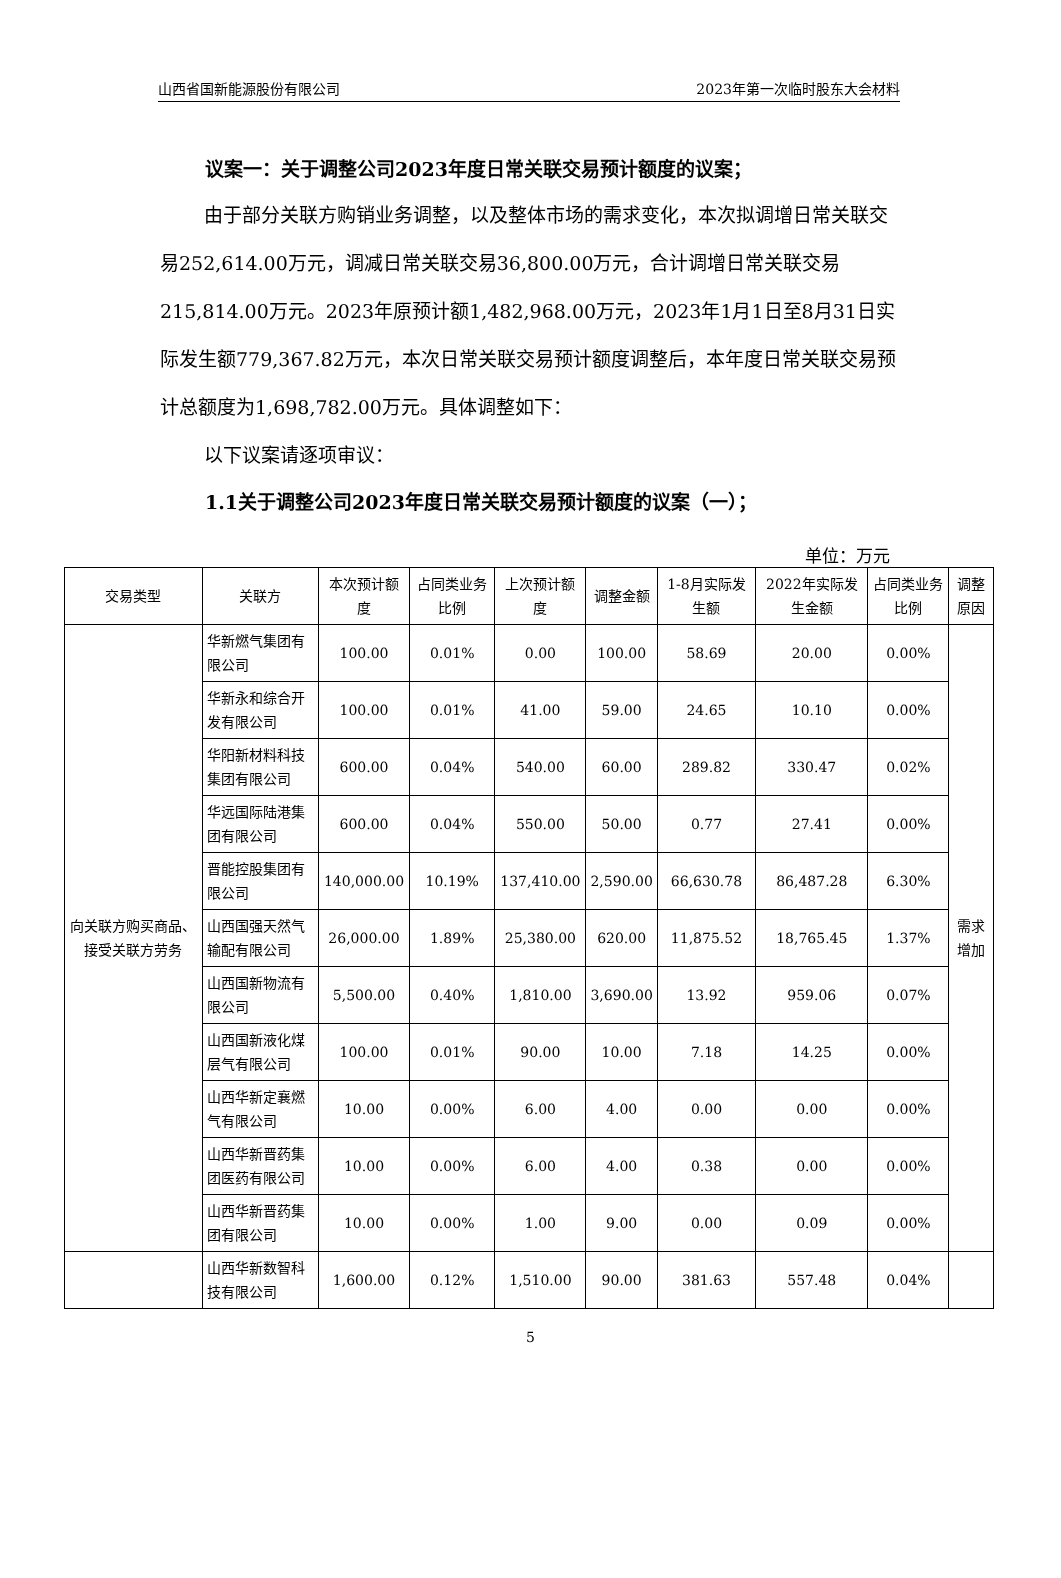山西省国新能源股份有限公司 2023年第一次临时股东大会材料
议案一：关于调整公司2023年度日常关联交易预计额度的议案；
由于部分关联方购销业务调整，以及整体市场的需求变化，本次拟调增日常关联交易252,614.00万元，调减日常关联交易36,800.00万元，合计调增日常关联交易215,814.00万元。2023年原预计额1,482,968.00万元，2023年1月1日至8月31日实际发生额779,367.82万元，本次日常关联交易预计额度调整后，本年度日常关联交易预计总额度为1,698,782.00万元。具体调整如下：
以下议案请逐项审议：
1.1关于调整公司2023年度日常关联交易预计额度的议案（一）；
单位：万元
| 交易类型 | 关联方 | 本次预计额度 | 占同类业务比例 | 上次预计额度 | 调整金额 | 1-8月实际发生额 | 2022年实际发生金额 | 占同类业务比例 | 调整原因 |
| --- | --- | --- | --- | --- | --- | --- | --- | --- | --- |
| 向关联方购买商品、接受关联方劳务 | 华新燃气集团有限公司 | 100.00 | 0.01% | 0.00 | 100.00 | 58.69 | 20.00 | 0.00% | 需求增加 |
| | 华新永和综合开发有限公司 | 100.00 | 0.01% | 41.00 | 59.00 | 24.65 | 10.10 | 0.00% | |
| | 华阳新材料科技集团有限公司 | 600.00 | 0.04% | 540.00 | 60.00 | 289.82 | 330.47 | 0.02% | |
| | 华远国际陆港集团有限公司 | 600.00 | 0.04% | 550.00 | 50.00 | 0.77 | 27.41 | 0.00% | |
| | 晋能控股集团有限公司 | 140,000.00 | 10.19% | 137,410.00 | 2,590.00 | 66,630.78 | 86,487.28 | 6.30% | |
| | 山西国强天然气输配有限公司 | 26,000.00 | 1.89% | 25,380.00 | 620.00 | 11,875.52 | 18,765.45 | 1.37% | |
| | 山西国新物流有限公司 | 5,500.00 | 0.40% | 1,810.00 | 3,690.00 | 13.92 | 959.06 | 0.07% | |
| | 山西国新液化煤层气有限公司 | 100.00 | 0.01% | 90.00 | 10.00 | 7.18 | 14.25 | 0.00% | |
| | 山西华新定襄燃气有限公司 | 10.00 | 0.00% | 6.00 | 4.00 | 0.00 | 0.00 | 0.00% | |
| | 山西华新晋药集团医药有限公司 | 10.00 | 0.00% | 6.00 | 4.00 | 0.38 | 0.00 | 0.00% | |
| | 山西华新晋药集团有限公司 | 10.00 | 0.00% | 1.00 | 9.00 | 0.00 | 0.09 | 0.00% | |
| | 山西华新数智科技有限公司 | 1,600.00 | 0.12% | 1,510.00 | 90.00 | 381.63 | 557.48 | 0.04% | |
5